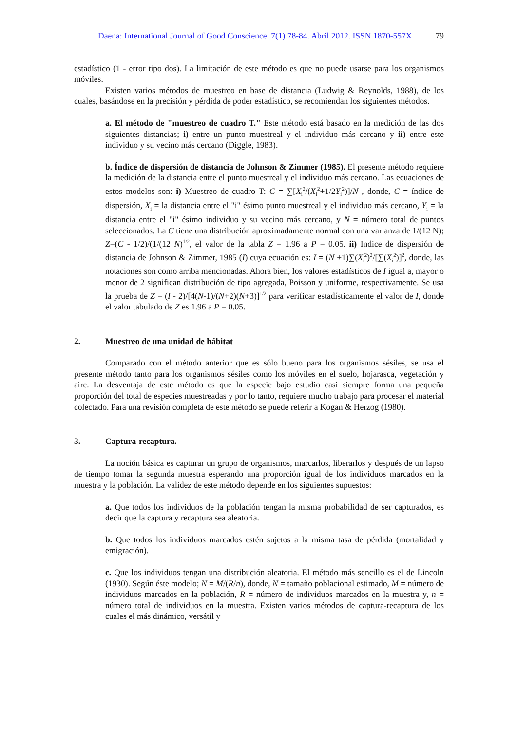Daena: International Journal of Good Conscience. 7(1) 78-84. Abril 2012. ISSN 1870-557X 79
estadístico (1 - error tipo dos). La limitación de este método es que no puede usarse para los organismos móviles.
Existen varios métodos de muestreo en base de distancia (Ludwig & Reynolds, 1988), de los cuales, basándose en la precisión y pérdida de poder estadístico, se recomiendan los siguientes métodos.
a. El método de "muestreo de cuadro T." Este método está basado en la medición de las dos siguientes distancias; i) entre un punto muestreal y el individuo más cercano y ii) entre este individuo y su vecino más cercano (Diggle, 1983).
b. Índice de dispersión de distancia de Johnson & Zimmer (1985). El presente método requiere la medición de la distancia entre el punto muestreal y el individuo más cercano. Las ecuaciones de estos modelos son: i) Muestreo de cuadro T: C = ∑[X<sub>i</sub><sup>2</sup>/(X<sub>i</sub><sup>2</sup>+1/2Y<sub>i</sub><sup>2</sup>)]/N , donde, C = índice de dispersión, X<sub>i</sub> = la distancia entre el "i" ésimo punto muestreal y el individuo más cercano, Y<sub>i</sub> = la distancia entre el "i" ésimo individuo y su vecino más cercano, y N = número total de puntos seleccionados. La C tiene una distribución aproximadamente normal con una varianza de 1/(12 N); Z=(C - 1/2)/(1/(12 N)<sup>1/2</sup>, el valor de la tabla Z = 1.96 a P = 0.05. ii) Indice de dispersión de distancia de Johnson & Zimmer, 1985 (I) cuya ecuación es: I = (N +1)∑(X<sub>i</sub><sup>2</sup>)<sup>2</sup>/[∑(X<sub>i</sub><sup>2</sup>)]<sup>2</sup>, donde, las notaciones son como arriba mencionadas. Ahora bien, los valores estadísticos de I igual a, mayor o menor de 2 significan distribución de tipo agregada, Poisson y uniforme, respectivamente. Se usa la prueba de Z = (I - 2)/[4(N-1)/(N+2)(N+3)]<sup>1/2</sup> para verificar estadísticamente el valor de I, donde el valor tabulado de Z es 1.96 a P = 0.05.
2. Muestreo de una unidad de hábitat
Comparado con el método anterior que es sólo bueno para los organismos sésiles, se usa el presente método tanto para los organismos sésiles como los móviles en el suelo, hojarasca, vegetación y aire. La desventaja de este método es que la especie bajo estudio casi siempre forma una pequeña proporción del total de especies muestreadas y por lo tanto, requiere mucho trabajo para procesar el material colectado. Para una revisión completa de este método se puede referir a Kogan & Herzog (1980).
3. Captura-recaptura.
La noción básica es capturar un grupo de organismos, marcarlos, liberarlos y después de un lapso de tiempo tomar la segunda muestra esperando una proporción igual de los individuos marcados en la muestra y la población. La validez de este método depende en los siguientes supuestos:
a. Que todos los individuos de la población tengan la misma probabilidad de ser capturados, es decir que la captura y recaptura sea aleatoria.
b. Que todos los individuos marcados estén sujetos a la misma tasa de pérdida (mortalidad y emigración).
c. Que los individuos tengan una distribución aleatoria. El método más sencillo es el de Lincoln (1930). Según éste modelo; N = M/(R/n), donde, N = tamaño poblacional estimado, M = número de individuos marcados en la población, R = número de individuos marcados en la muestra y, n = número total de individuos en la muestra. Existen varios métodos de captura-recaptura de los cuales el más dinámico, versátil y